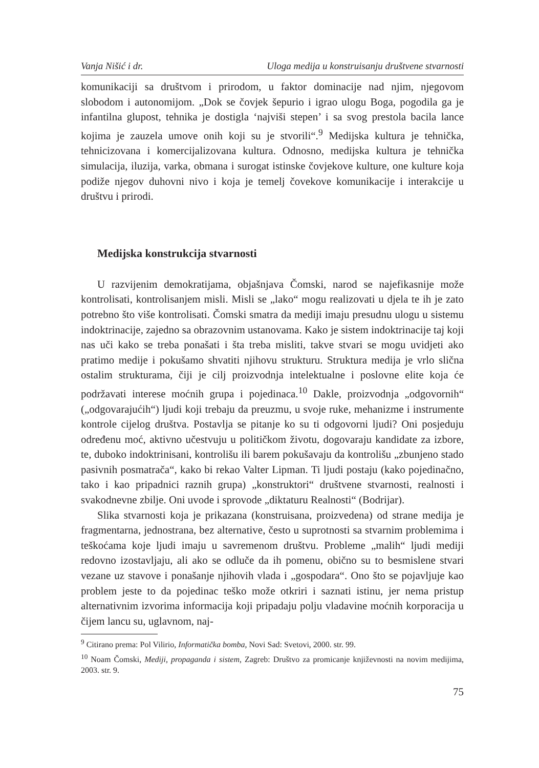Vanja Nišić i dr. Uloga medija u konstruisanju društvene stvarnosti
komunikaciji sa društvom i prirodom, u faktor dominacije nad njim, njegovom slobodom i autonomijom. „Dok se čovjek šepurio i igrao ulogu Boga, pogodila ga je infantilna glupost, tehnika je dostigla ‘najviši stepen’ i sa svog prestola bacila lance kojima je zauzela umove onih koji su je stvorili“.<sup>9</sup> Medijska kultura je tehnička, tehnicizovana i komercijalizovana kultura. Odnosno, medijska kultura je tehnička simulacija, iluzija, varka, obmana i surogat istinske čovjekove kulture, one kulture koja podiže njegov duhovni nivo i koja je temelj čovekove komunikacije i interakcije u društvu i prirodi.
Medijska konstrukcija stvarnosti
U razvijenim demokratijama, objašnjava Čomski, narod se najefikasnije može kontrolisati, kontrolisanjem misli. Misli se „lako“ mogu realizovati u djela te ih je zato potrebno što više kontrolisati. Čomski smatra da mediji imaju presudnu ulogu u sistemu indoktrinacije, zajedno sa obrazovnim ustanovama. Kako je sistem indoktrinacije taj koji nas uči kako se treba ponašati i šta treba misliti, takve stvari se mogu uvidjeti ako pratimo medije i pokušamo shvatiti njihovu strukturu. Struktura medija je vrlo slična ostalim strukturama, čiji je cilj proizvodnja intelektualne i poslovne elite koja će podržavati interese moćnih grupa i pojedinaca.<sup>10</sup> Dakle, proizvodnja „odgovornih“ („odgovarajućih“) ljudi koji trebaju da preuzmu, u svoje ruke, mehanizme i instrumente kontrole cijelog društva. Postavlja se pitanje ko su ti odgovorni ljudi? Oni posjeduju određenu moć, aktivno učestvuju u političkom životu, dogovaraju kandidate za izbore, te, duboko indoktrinisani, kontrolišu ili barem pokušavaju da kontrolišu „zbunjeno stado pasivnih posmatrača“, kako bi rekao Valter Lipman. Ti ljudi postaju (kako pojedinačno, tako i kao pripadnici raznih grupa) „konstruktori“ društvene stvarnosti, realnosti i svakodnevne zbilje. Oni uvode i sprovode „diktaturu Realnosti“ (Bodrijar).
Slika stvarnosti koja je prikazana (konstruisana, proizvedena) od strane medija je fragmentarna, jednostrana, bez alternative, često u suprotnosti sa stvarnim problemima i teškoćama koje ljudi imaju u savremenom društvu. Probleme „malih“ ljudi mediji redovno izostavljaju, ali ako se odluče da ih pomenu, obično su to besmislene stvari vezane uz stavove i ponašanje njihovih vlada i „gospodara“. Ono što se pojavljuje kao problem jeste to da pojedinac teško može otkriri i saznati istinu, jer nema pristup alternativnim izvorima informacija koji pripadaju polju vladavine moćnih korporacija u čijem lancu su, uglavnom, naj-
<sup>9</sup> Citirano prema: Pol Vilirio, Informatička bomba, Novi Sad: Svetovi, 2000. str. 99.
<sup>10</sup> Noam Čomski, Mediji, propaganda i sistem, Zagreb: Društvo za promicanje književnosti na novim medijima, 2003. str. 9.
75